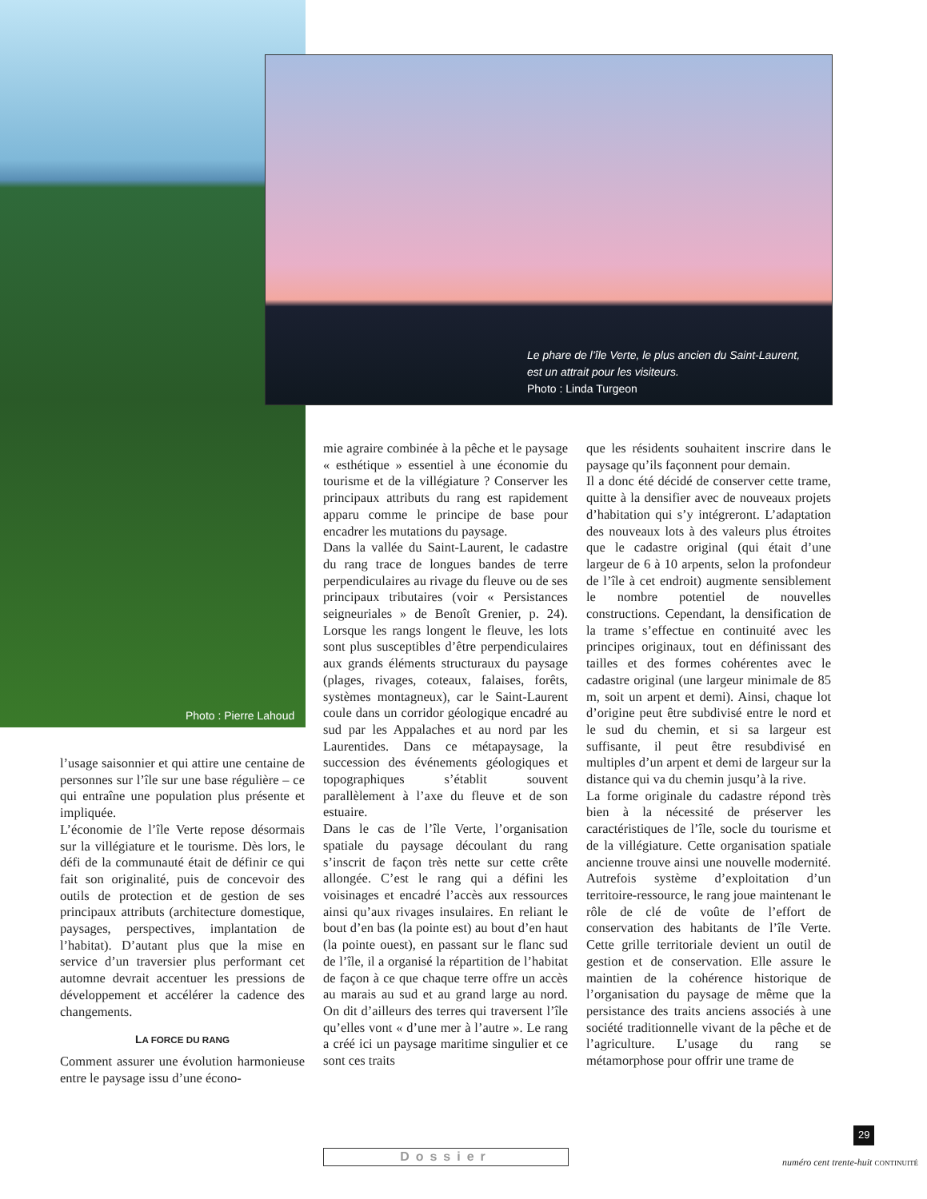Le phare de l’île Verte, le plus ancien du Saint-Laurent,
est un attrait pour les visiteurs.
Photo : Linda Turgeon
Photo : Pierre Lahoud
l’usage saisonnier et qui attire une centaine de personnes sur l’île sur une base régulière – ce qui entraîne une population plus présente et impliquée.
L’économie de l’île Verte repose désormais sur la villégiature et le tourisme. Dès lors, le défi de la communauté était de définir ce qui fait son originalité, puis de concevoir des outils de protection et de gestion de ses principaux attributs (architecture domestique, paysages, perspectives, implantation de l’habitat). D’autant plus que la mise en service d’un traversier plus performant cet automne devrait accentuer les pressions de développement et accélérer la cadence des changements.
LA FORCE DU RANG
Comment assurer une évolution harmonieuse entre le paysage issu d’une écono-
mie agraire combinée à la pêche et le paysage « esthétique » essentiel à une économie du tourisme et de la villégiature ? Conserver les principaux attributs du rang est rapidement apparu comme le principe de base pour encadrer les mutations du paysage.
Dans la vallée du Saint-Laurent, le cadastre du rang trace de longues bandes de terre perpendiculaires au rivage du fleuve ou de ses principaux tributaires (voir « Persistances seigneuriales » de Benoît Grenier, p. 24). Lorsque les rangs longent le fleuve, les lots sont plus susceptibles d’être perpendiculaires aux grands éléments structuraux du paysage (plages, rivages, coteaux, falaises, forêts, systèmes montagneux), car le Saint-Laurent coule dans un corridor géologique encadré au sud par les Appalaches et au nord par les Laurentides. Dans ce métapaysage, la succession des événements géologiques et topographiques s’établit souvent parallèlement à l’axe du fleuve et de son estuaire.
Dans le cas de l’île Verte, l’organisation spatiale du paysage découlant du rang s’inscrit de façon très nette sur cette crête allongée. C’est le rang qui a défini les voisinages et encadré l’accès aux ressources ainsi qu’aux rivages insulaires. En reliant le bout d’en bas (la pointe est) au bout d’en haut (la pointe ouest), en passant sur le flanc sud de l’île, il a organisé la répartition de l’habitat de façon à ce que chaque terre offre un accès au marais au sud et au grand large au nord. On dit d’ailleurs des terres qui traversent l’île qu’elles vont « d’une mer à l’autre ». Le rang a créé ici un paysage maritime singulier et ce sont ces traits
que les résidents souhaitent inscrire dans le paysage qu’ils façonnent pour demain.
Il a donc été décidé de conserver cette trame, quitte à la densifier avec de nouveaux projets d’habitation qui s’y intégreront. L’adaptation des nouveaux lots à des valeurs plus étroites que le cadastre original (qui était d’une largeur de 6 à 10 arpents, selon la profondeur de l’île à cet endroit) augmente sensiblement le nombre potentiel de nouvelles constructions. Cependant, la densification de la trame s’effectue en continuité avec les principes originaux, tout en définissant des tailles et des formes cohérentes avec le cadastre original (une largeur minimale de 85 m, soit un arpent et demi). Ainsi, chaque lot d’origine peut être subdivisé entre le nord et le sud du chemin, et si sa largeur est suffisante, il peut être resubdivisé en multiples d’un arpent et demi de largeur sur la distance qui va du chemin jusqu’à la rive.
La forme originale du cadastre répond très bien à la nécessité de préserver les caractéristiques de l’île, socle du tourisme et de la villégiature. Cette organisation spatiale ancienne trouve ainsi une nouvelle modernité. Autrefois système d’exploitation d’un territoire-ressource, le rang joue maintenant le rôle de clé de voûte de l’effort de conservation des habitants de l’île Verte. Cette grille territoriale devient un outil de gestion et de conservation. Elle assure le maintien de la cohérence historique de l’organisation du paysage de même que la persistance des traits anciens associés à une société traditionnelle vivant de la pêche et de l’agriculture. L’usage du rang se métamorphose pour offrir une trame de
29
numéro cent trente-huit CONTINUITÉ
Dossier